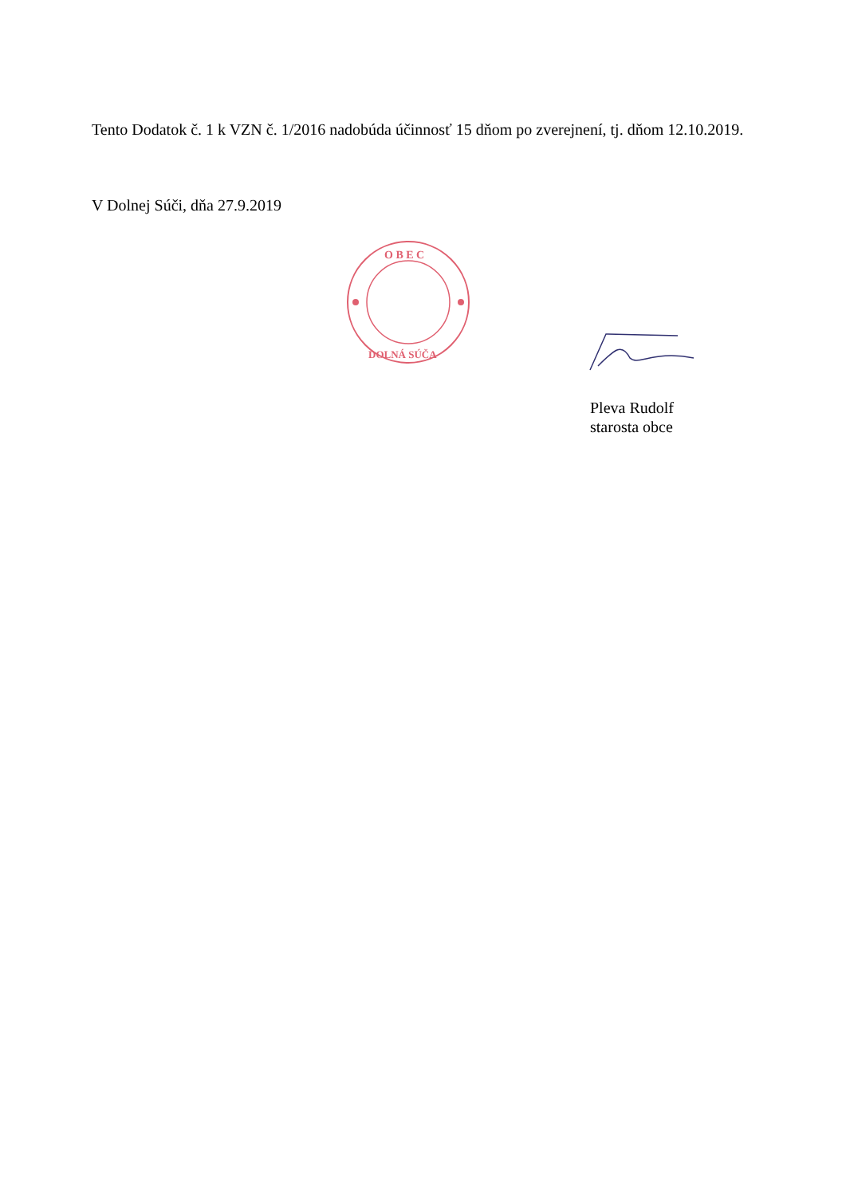Tento Dodatok č. 1 k VZN č. 1/2016 nadobúda účinnosť 15 dňom po zverejnení, tj. dňom 12.10.2019.
V Dolnej Súči, dňa 27.9.2019
O B E C
DOLNÁ SÚČA
Pleva Rudolf
starosta obce